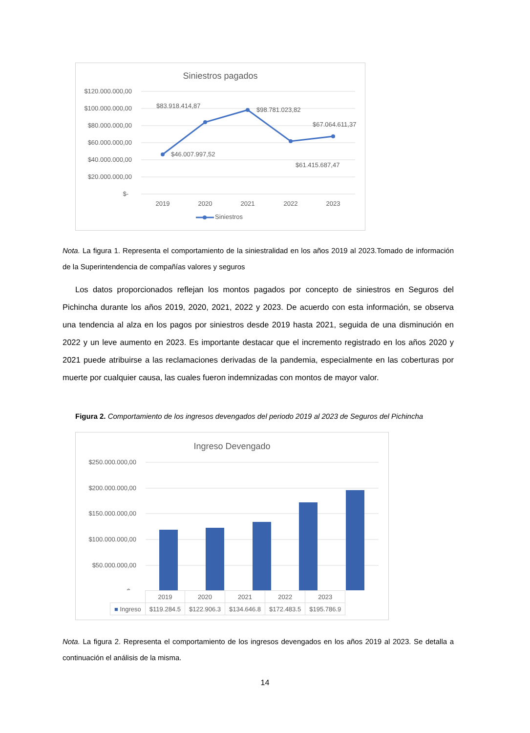Siniestros pagados
$120.000.000,00
$100.000.000,00
$80.000.000,00
$60.000.000,00
$40.000.000,00
$20.000.000,00
$-
$83.918.414,87
$98.781.023,82
$67.064.611,37
$46.007.997,52
$61.415.687,47
2019
2020
2021
2022
2023
Siniestros
Nota. La figura 1. Representa el comportamiento de la siniestralidad en los años 2019 al 2023.Tomado de información de la Superintendencia de compañías valores y seguros
Los datos proporcionados reflejan los montos pagados por concepto de siniestros en Seguros del Pichincha durante los años 2019, 2020, 2021, 2022 y 2023. De acuerdo con esta información, se observa una tendencia al alza en los pagos por siniestros desde 2019 hasta 2021, seguida de una disminución en 2022 y un leve aumento en 2023. Es importante destacar que el incremento registrado en los años 2020 y 2021 puede atribuirse a las reclamaciones derivadas de la pandemia, especialmente en las coberturas por muerte por cualquier causa, las cuales fueron indemnizadas con montos de mayor valor.
Figura 2. Comportamiento de los ingresos devengados del periodo 2019 al 2023 de Seguros del Pichincha
Ingreso Devengado
$250.000.000,00
$200.000.000,00
$150.000.000,00
$100.000.000,00
$50.000.000,00
$-
| | 2019 | 2020 | 2021 | 2022 | 2023 |
| ■ Ingreso | $119.284.5 | $122.906.3 | $134.646.8 | $172.483.5 | $195.786.9 |
Nota. La figura 2. Representa el comportamiento de los ingresos devengados en los años 2019 al 2023. Se detalla a continuación el análisis de la misma.
14